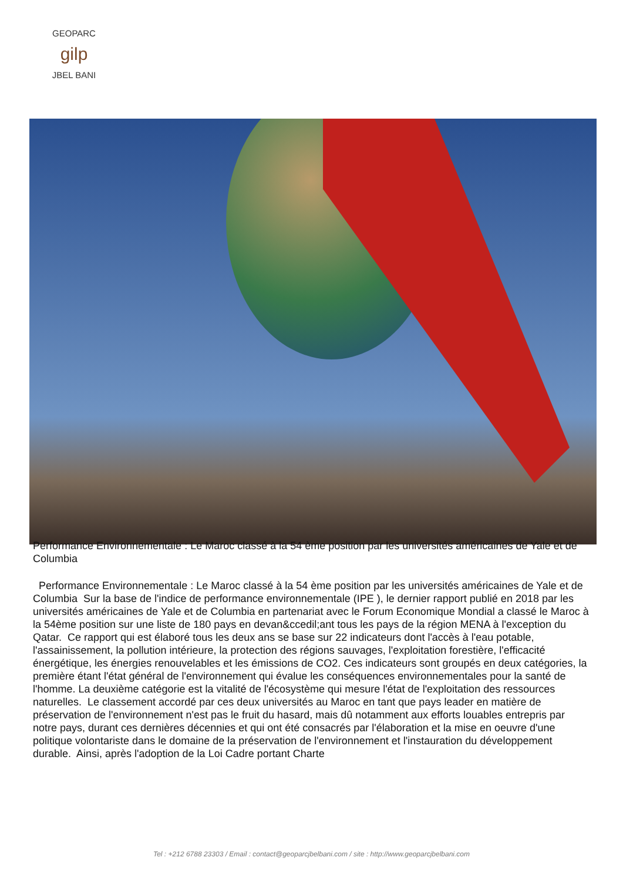GEOPARC
gilp
JBEL BANI
Performance Environnementale : Le Maroc classé à la 54 ème position par les universités américaines de Yale et de Columbia
Performance Environnementale : Le Maroc classé à la 54 ème position par les universités américaines de Yale et de Columbia Sur la base de l'indice de performance environnementale (IPE ), le dernier rapport publié en 2018 par les universités américaines de Yale et de Columbia en partenariat avec le Forum Economique Mondial a classé le Maroc à la 54ème position sur une liste de 180 pays en devan&ccedil;ant tous les pays de la région MENA à l'exception du Qatar. Ce rapport qui est élaboré tous les deux ans se base sur 22 indicateurs dont l'accès à l'eau potable, l'assainissement, la pollution intérieure, la protection des régions sauvages, l'exploitation forestière, l'efficacité énergétique, les énergies renouvelables et les émissions de CO2. Ces indicateurs sont groupés en deux catégories, la première étant l'état général de l'environnement qui évalue les conséquences environnementales pour la santé de l'homme. La deuxième catégorie est la vitalité de l'écosystème qui mesure l'état de l'exploitation des ressources naturelles. Le classement accordé par ces deux universités au Maroc en tant que pays leader en matière de préservation de l'environnement n'est pas le fruit du hasard, mais dû notamment aux efforts louables entrepris par notre pays, durant ces dernières décennies et qui ont été consacrés par l'élaboration et la mise en oeuvre d'une politique volontariste dans le domaine de la préservation de l'environnement et l'instauration du développement durable. Ainsi, après l'adoption de la Loi Cadre portant Charte
Tel : +212 6788 23303 / Email : contact@geoparcjbelbani.com / site : http://www.geoparcjbelbani.com